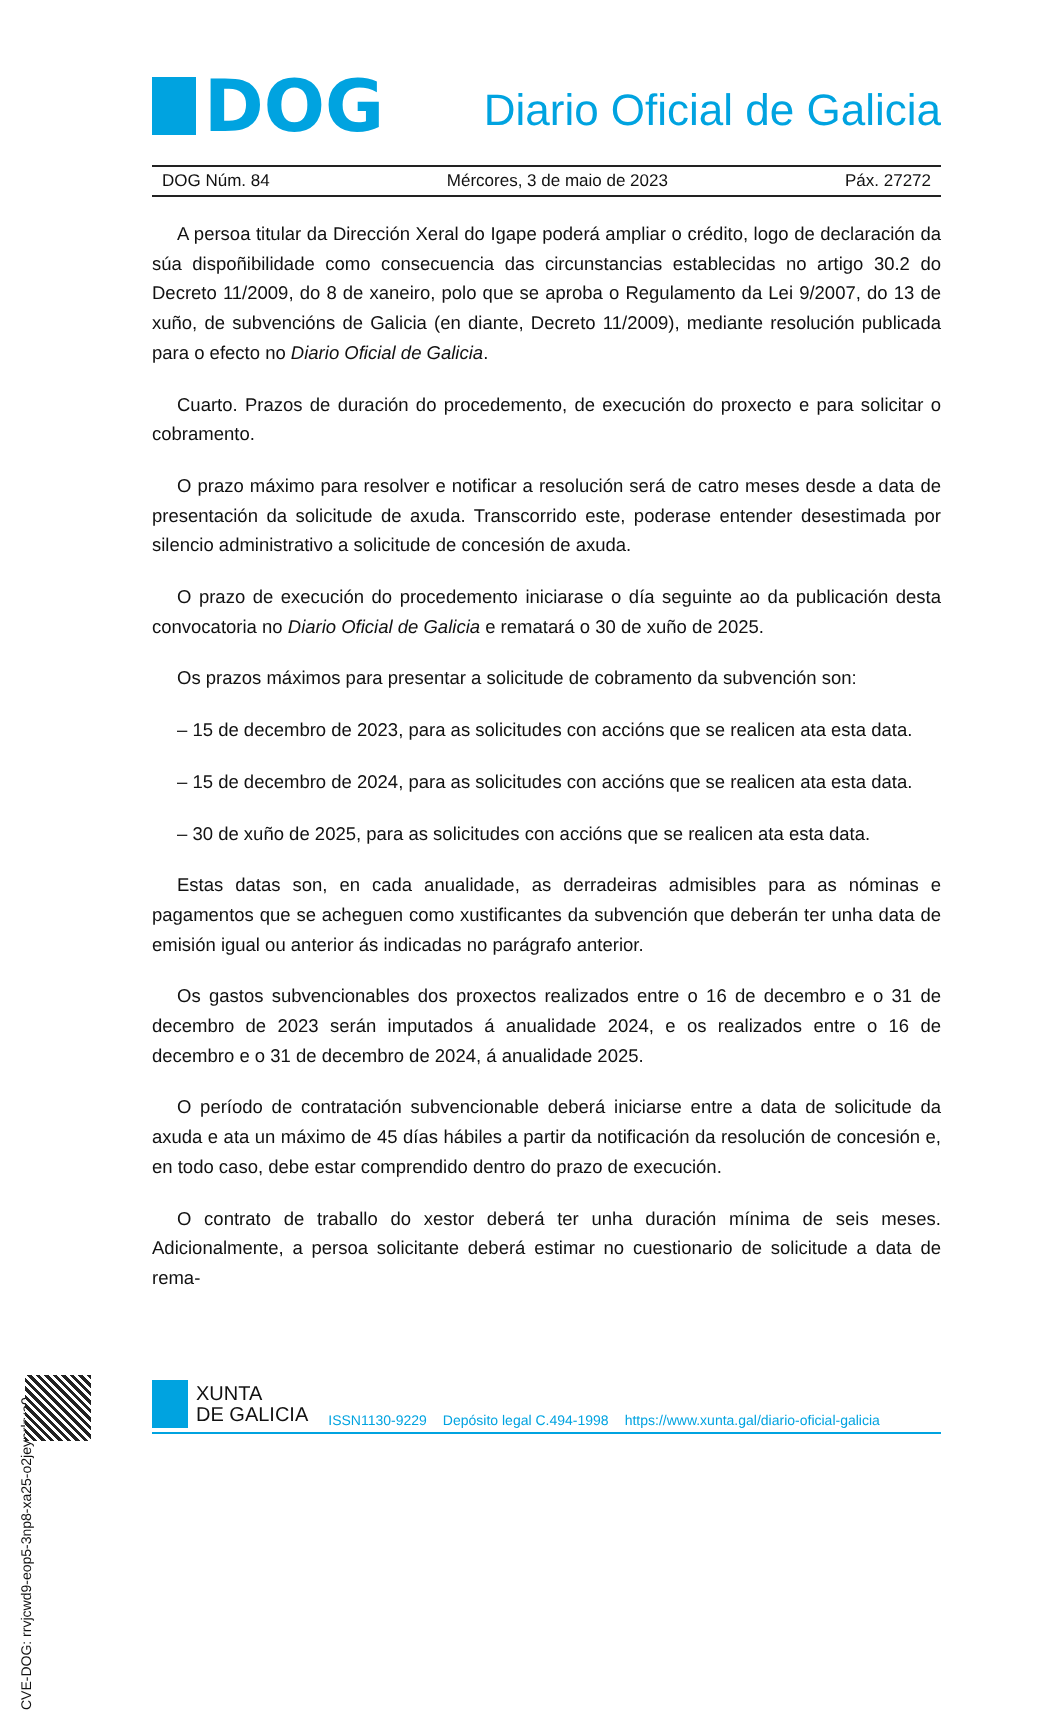DOG
Diario Oficial de Galicia
DOG Núm. 84 Mércores, 3 de maio de 2023 Páx. 27272
A persoa titular da Dirección Xeral do Igape poderá ampliar o crédito, logo de declaración da súa dispoñibilidade como consecuencia das circunstancias establecidas no artigo 30.2 do Decreto 11/2009, do 8 de xaneiro, polo que se aproba o Regulamento da Lei 9/2007, do 13 de xuño, de subvencións de Galicia (en diante, Decreto 11/2009), mediante resolución publicada para o efecto no Diario Oficial de Galicia.
Cuarto. Prazos de duración do procedemento, de execución do proxecto e para solicitar o cobramento.
O prazo máximo para resolver e notificar a resolución será de catro meses desde a data de presentación da solicitude de axuda. Transcorrido este, poderase entender desestimada por silencio administrativo a solicitude de concesión de axuda.
O prazo de execución do procedemento iniciarase o día seguinte ao da publicación desta convocatoria no Diario Oficial de Galicia e rematará o 30 de xuño de 2025.
Os prazos máximos para presentar a solicitude de cobramento da subvención son:
– 15 de decembro de 2023, para as solicitudes con accións que se realicen ata esta data.
– 15 de decembro de 2024, para as solicitudes con accións que se realicen ata esta data.
– 30 de xuño de 2025, para as solicitudes con accións que se realicen ata esta data.
Estas datas son, en cada anualidade, as derradeiras admisibles para as nóminas e pagamentos que se acheguen como xustificantes da subvención que deberán ter unha data de emisión igual ou anterior ás indicadas no parágrafo anterior.
Os gastos subvencionables dos proxectos realizados entre o 16 de decembro e o 31 de decembro de 2023 serán imputados á anualidade 2024, e os realizados entre o 16 de decembro e o 31 de decembro de 2024, á anualidade 2025.
O período de contratación subvencionable deberá iniciarse entre a data de solicitude da axuda e ata un máximo de 45 días hábiles a partir da notificación da resolución de concesión e, en todo caso, debe estar comprendido dentro do prazo de execución.
O contrato de traballo do xestor deberá ter unha duración mínima de seis meses. Adicionalmente, a persoa solicitante deberá estimar no cuestionario de solicitude a data de rema-
CVE-DOG: rrvjcwd9-eop5-3np8-xa25-o2jeyprlrye0
XUNTA
DE GALICIA
ISSN1130-9229 Depósito legal C.494-1998 https://www.xunta.gal/diario-oficial-galicia